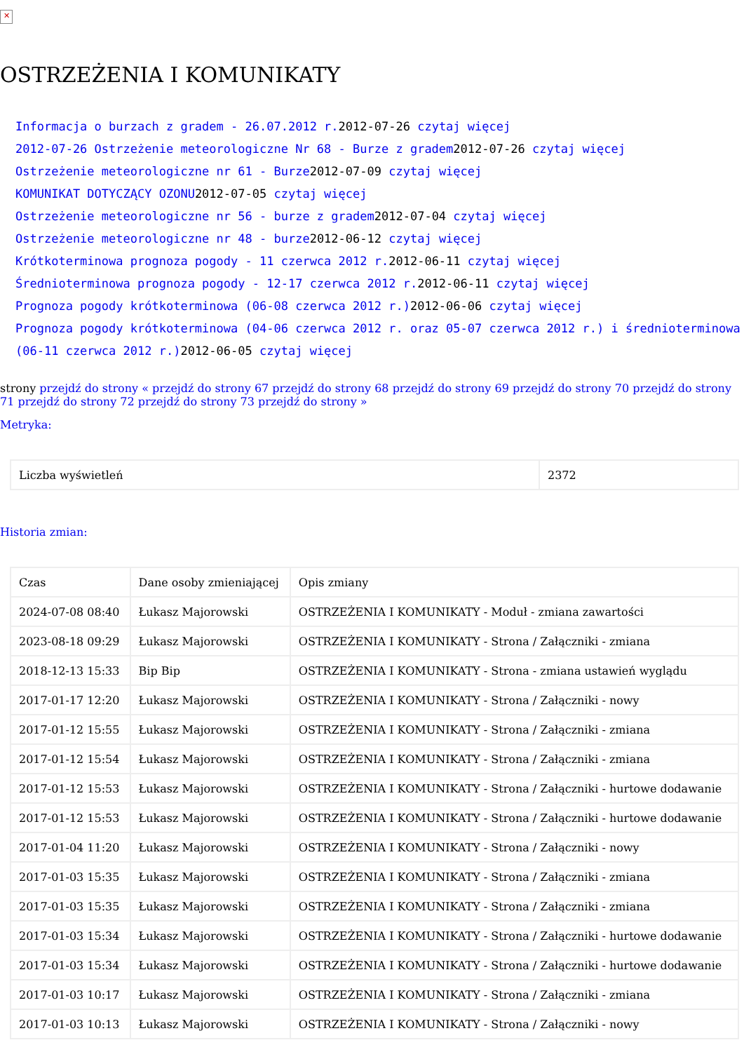✕
OSTRZEŻENIA I KOMUNIKATY
Informacja o burzach z gradem - 26.07.2012 r. 2012-07-26 czytaj więcej
2012-07-26 Ostrzeżenie meteorologiczne Nr 68 - Burze z gradem2012-07-26 czytaj więcej
Ostrzeżenie meteorologiczne nr 61 - Burze2012-07-09 czytaj więcej
KOMUNIKAT DOTYCZĄCY OZONU2012-07-05 czytaj więcej
Ostrzeżenie meteorologiczne nr 56 - burze z gradem2012-07-04 czytaj więcej
Ostrzeżenie meteorologiczne nr 48 - burze2012-06-12 czytaj więcej
Krótkoterminowa prognoza pogody - 11 czerwca 2012 r. 2012-06-11 czytaj więcej
Średnioterminowa prognoza pogody - 12-17 czerwca 2012 r. 2012-06-11 czytaj więcej
Prognoza pogody krótkoterminowa (06-08 czerwca 2012 r.) 2012-06-06 czytaj więcej
Prognoza pogody krótkoterminowa (04-06 czerwca 2012 r. oraz 05-07 czerwca 2012 r.) i średnioterminowa (06-11 czerwca 2012 r.) 2012-06-05 czytaj więcej
strony przejdź do strony « przejdź do strony 67 przejdź do strony 68 przejdź do strony 69 przejdź do strony 70 przejdź do strony 71 przejdź do strony 72 przejdź do strony 73 przejdź do strony »
Metryka:
| Liczba wyświetleń | 2372 |
Historia zmian:
| Czas | Dane osoby zmieniającej | Opis zmiany |
| 2024-07-08 08:40 | Łukasz Majorowski | OSTRZEŻENIA I KOMUNIKATY - Moduł - zmiana zawartości |
| 2023-08-18 09:29 | Łukasz Majorowski | OSTRZEŻENIA I KOMUNIKATY - Strona / Załączniki - zmiana |
| 2018-12-13 15:33 | Bip Bip | OSTRZEŻENIA I KOMUNIKATY - Strona - zmiana ustawień wyglądu |
| 2017-01-17 12:20 | Łukasz Majorowski | OSTRZEŻENIA I KOMUNIKATY - Strona / Załączniki - nowy |
| 2017-01-12 15:55 | Łukasz Majorowski | OSTRZEŻENIA I KOMUNIKATY - Strona / Załączniki - zmiana |
| 2017-01-12 15:54 | Łukasz Majorowski | OSTRZEŻENIA I KOMUNIKATY - Strona / Załączniki - zmiana |
| 2017-01-12 15:53 | Łukasz Majorowski | OSTRZEŻENIA I KOMUNIKATY - Strona / Załączniki - hurtowe dodawanie |
| 2017-01-12 15:53 | Łukasz Majorowski | OSTRZEŻENIA I KOMUNIKATY - Strona / Załączniki - hurtowe dodawanie |
| 2017-01-04 11:20 | Łukasz Majorowski | OSTRZEŻENIA I KOMUNIKATY - Strona / Załączniki - nowy |
| 2017-01-03 15:35 | Łukasz Majorowski | OSTRZEŻENIA I KOMUNIKATY - Strona / Załączniki - zmiana |
| 2017-01-03 15:35 | Łukasz Majorowski | OSTRZEŻENIA I KOMUNIKATY - Strona / Załączniki - zmiana |
| 2017-01-03 15:34 | Łukasz Majorowski | OSTRZEŻENIA I KOMUNIKATY - Strona / Załączniki - hurtowe dodawanie |
| 2017-01-03 15:34 | Łukasz Majorowski | OSTRZEŻENIA I KOMUNIKATY - Strona / Załączniki - hurtowe dodawanie |
| 2017-01-03 10:17 | Łukasz Majorowski | OSTRZEŻENIA I KOMUNIKATY - Strona / Załączniki - zmiana |
| 2017-01-03 10:13 | Łukasz Majorowski | OSTRZEŻENIA I KOMUNIKATY - Strona / Załączniki - nowy |